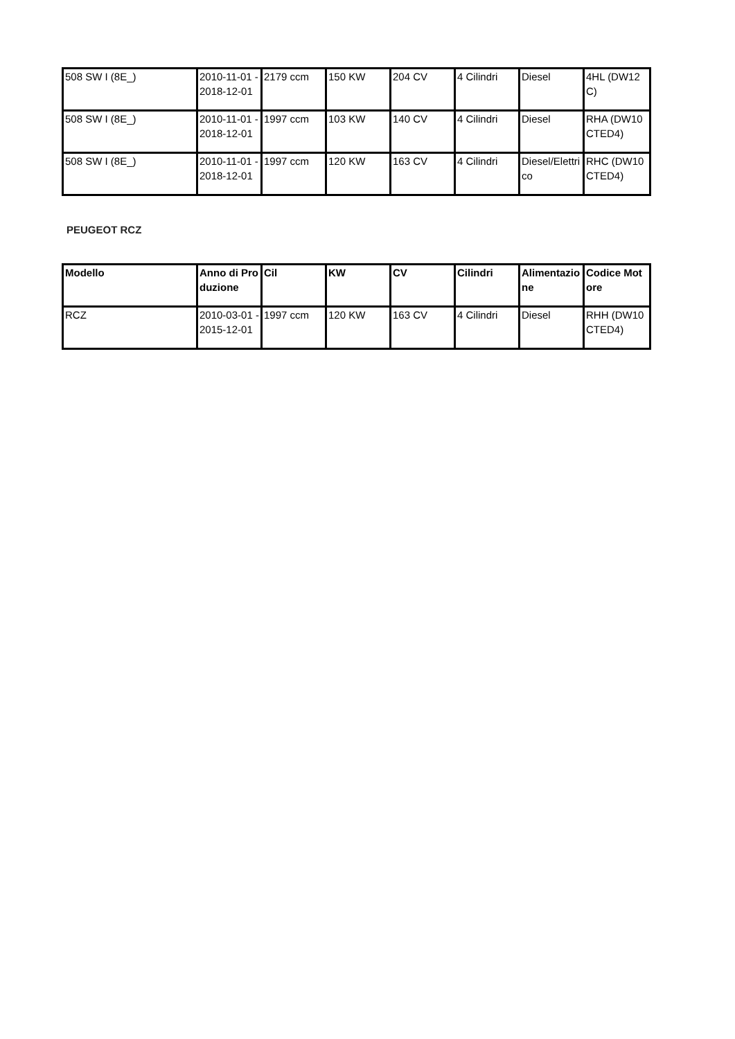| 508 SW I (8E_) | 2010-11-01 - 2018-12-01 | 2179 ccm | 150 KW | 204 CV | 4 Cilindri | Diesel | 4HL (DW12C) |
| 508 SW I (8E_) | 2010-11-01 - 2018-12-01 | 1997 ccm | 103 KW | 140 CV | 4 Cilindri | Diesel | RHA (DW10CTED4) |
| 508 SW I (8E_) | 2010-11-01 - 2018-12-01 | 1997 ccm | 120 KW | 163 CV | 4 Cilindri | Diesel/Elettrico | RHC (DW10CTED4) |
PEUGEOT RCZ
| Modello | Anno di Produzione | Cil | KW | CV | Cilindri | Alimentazione | Codice Motore |
| --- | --- | --- | --- | --- | --- | --- | --- |
| RCZ | 2010-03-01 - 2015-12-01 | 1997 ccm | 120 KW | 163 CV | 4 Cilindri | Diesel | RHH (DW10CTED4) |